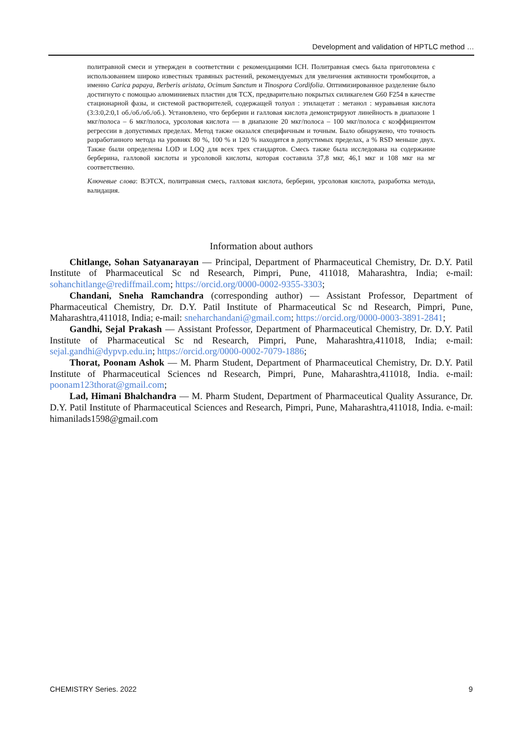Development and validation of HPTLC method …
политравной смеси и утвержден в соответствии с рекомендациями ICH. Политравная смесь была приготовлена с использованием широко известных травяных растений, рекомендуемых для увеличения активности тромбоцитов, а именно Carica papaya, Berberis aristata, Ocimum Sanctum и Tinospora Cordifolia. Оптимизированное разделение было достигнуто с помощью алюминиевых пластин для ТСХ, предварительно покрытых силикагелем G60 F254 в качестве стационарной фазы, и системой растворителей, содержащей толуол : этилацетат : метанол : муравьиная кислота (3:3:0,2:0,1 об./об./об./об.). Установлено, что берберин и галловая кислота демонстрируют линейность в диапазоне 1 мкг/полоса – 6 мкг/полоса, урсоловая кислота — в диапазоне 20 мкг/полоса – 100 мкг/полоса с коэффициентом регрессии в допустимых пределах. Метод также оказался специфичным и точным. Было обнаружено, что точность разработанного метода на уровнях 80 %, 100 % и 120 % находится в допустимых пределах, а % RSD меньше двух. Также были определены LOD и LOQ для всех трех стандартов. Смесь также была исследована на содержание берберина, галловой кислоты и урсоловой кислоты, которая составила 37,8 мкг, 46,1 мкг и 108 мкг на мг соответственно.
Ключевые слова: ВЭТСХ, политравная смесь, галловая кислота, берберин, урсоловая кислота, разработка метода, валидация.
Information about authors
Chitlange, Sohan Satyanarayan — Principal, Department of Pharmaceutical Chemistry, Dr. D.Y. Patil Institute of Pharmaceutical Sc nd Research, Pimpri, Pune, 411018, Maharashtra, India; e-mail: sohanchitlange@rediffmail.com; https://orcid.org/0000-0002-9355-3303;
Chandani, Sneha Ramchandra (corresponding author) — Assistant Professor, Department of Pharmaceutical Chemistry, Dr. D.Y. Patil Institute of Pharmaceutical Sc nd Research, Pimpri, Pune, Maharashtra,411018, India; e-mail: sneharchandani@gmail.com; https://orcid.org/0000-0003-3891-2841;
Gandhi, Sejal Prakash — Assistant Professor, Department of Pharmaceutical Chemistry, Dr. D.Y. Patil Institute of Pharmaceutical Sc nd Research, Pimpri, Pune, Maharashtra,411018, India; e-mail: sejal.gandhi@dypvp.edu.in; https://orcid.org/0000-0002-7079-1886;
Thorat, Poonam Ashok — M. Pharm Student, Department of Pharmaceutical Chemistry, Dr. D.Y. Patil Institute of Pharmaceutical Sciences nd Research, Pimpri, Pune, Maharashtra,411018, India. e-mail: poonam123thorat@gmail.com;
Lad, Himani Bhalchandra — M. Pharm Student, Department of Pharmaceutical Quality Assurance, Dr. D.Y. Patil Institute of Pharmaceutical Sciences and Research, Pimpri, Pune, Maharashtra,411018, India. e-mail: himanilads1598@gmail.com
CHEMISTRY Series. 2022 9